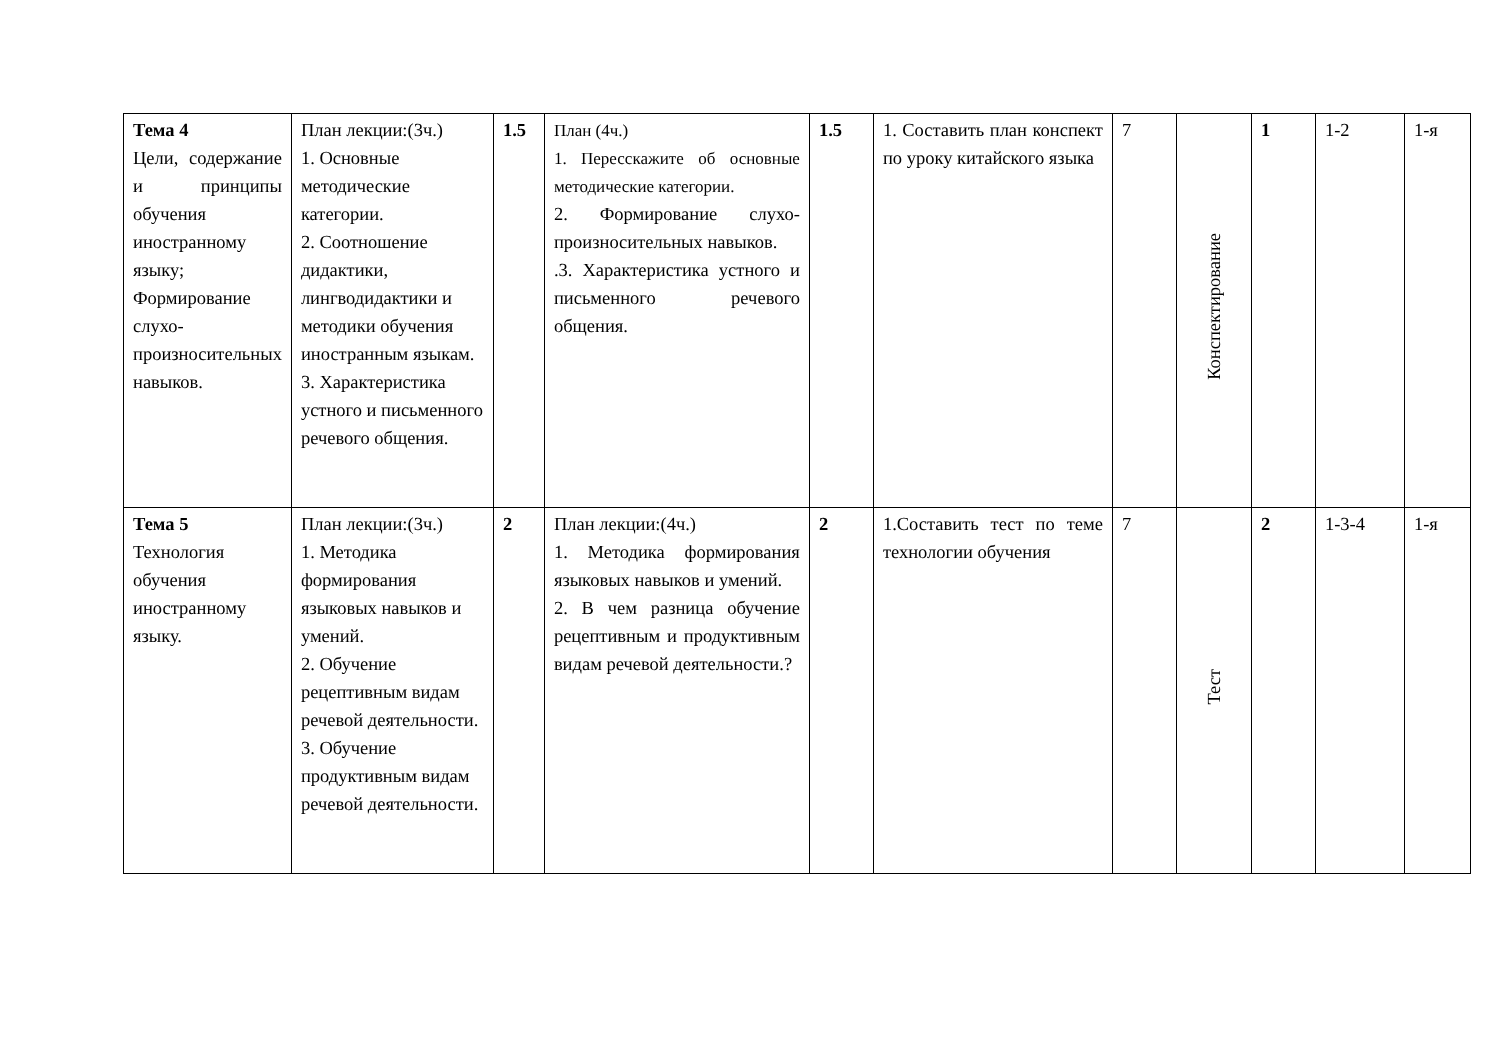| Тема 4 Цели, содержание и принципы обучения иностранному языку; Формирование слухо-произносительных навыков. | План лекции:(3ч.) 1. Основные методические категории. 2. Соотношение дидактики, лингводидактики и методики обучения иностранным языкам. 3. Характеристика устного и письменного речевого общения. | 1.5 | План (4ч.) 1. Пересскажите об основные методические категории. 2. Формирование слухо-произносительных навыков. .3. Характеристика устного и письменного речевого общения. | 1.5 | 1. Составить план конспект по уроку китайского языка | 7 | Конспектирование | 1 | 1-2 | 1-я |
| Тема 5 Технология обучения иностранному языку. | План лекции:(3ч.) 1. Методика формирования языковых навыков и умений. 2. Обучение рецептивным видам речевой деятельности. 3. Обучение продуктивным видам речевой деятельности. | 2 | План лекции:(4ч.) 1. Методика формирования языковых навыков и умений. 2. В чем разница обучение рецептивным и продуктивным видам речевой деятельности.? | 2 | 1.Составить тест по теме технологии обучения | 7 | Тест | 2 | 1-3-4 | 1-я |